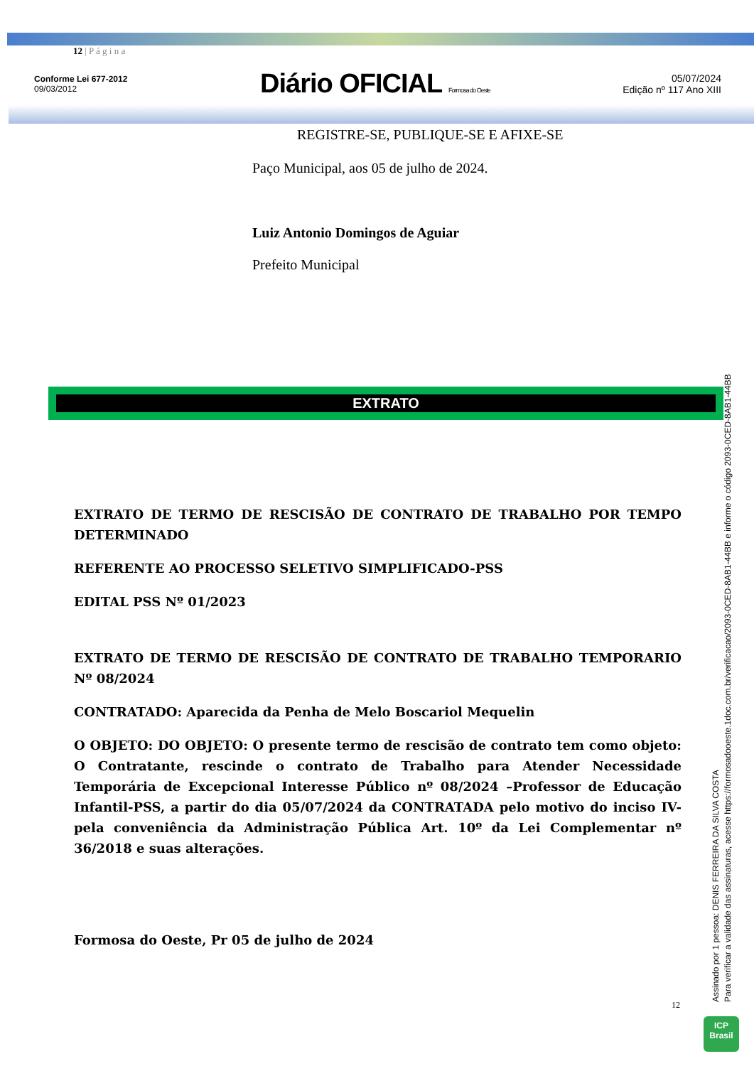12 | P á g i n a
Conforme Lei 677-2012
09/03/2012
Diário OFICIAL Formosa do Oeste
05/07/2024
Edição nº 117 Ano XIII
REGISTRE-SE, PUBLIQUE-SE E AFIXE-SE
Paço Municipal, aos 05 de julho de 2024.
Luiz Antonio Domingos de Aguiar
Prefeito Municipal
EXTRATO
EXTRATO DE TERMO DE RESCISÃO DE CONTRATO DE TRABALHO POR TEMPO DETERMINADO
REFERENTE AO PROCESSO SELETIVO SIMPLIFICADO-PSS
EDITAL PSS Nº 01/2023
EXTRATO DE TERMO DE RESCISÃO DE CONTRATO DE TRABALHO TEMPORARIO Nº 08/2024
CONTRATADO: Aparecida da Penha de Melo Boscariol Mequelin
O OBJETO: DO OBJETO: O presente termo de rescisão de contrato tem como objeto: O Contratante, rescinde o contrato de Trabalho para Atender Necessidade Temporária de Excepcional Interesse Público nº 08/2024 –Professor de Educação Infantil-PSS, a partir do dia 05/07/2024 da CONTRATADA pelo motivo do inciso IV- pela conveniência da Administração Pública Art. 10º da Lei Complementar nº 36/2018 e suas alterações.
Formosa do Oeste, Pr 05 de julho de 2024
12
Assinado por 1 pessoa: DENIS FERREIRA DA SILVA COSTA
Para verificar a validade das assinaturas, acesse https://formosadooeste.1doc.com.br/verificacao/2093-0CED-8AB1-44BB e informe o código 2093-0CED-8AB1-44BB
ICP
Brasil